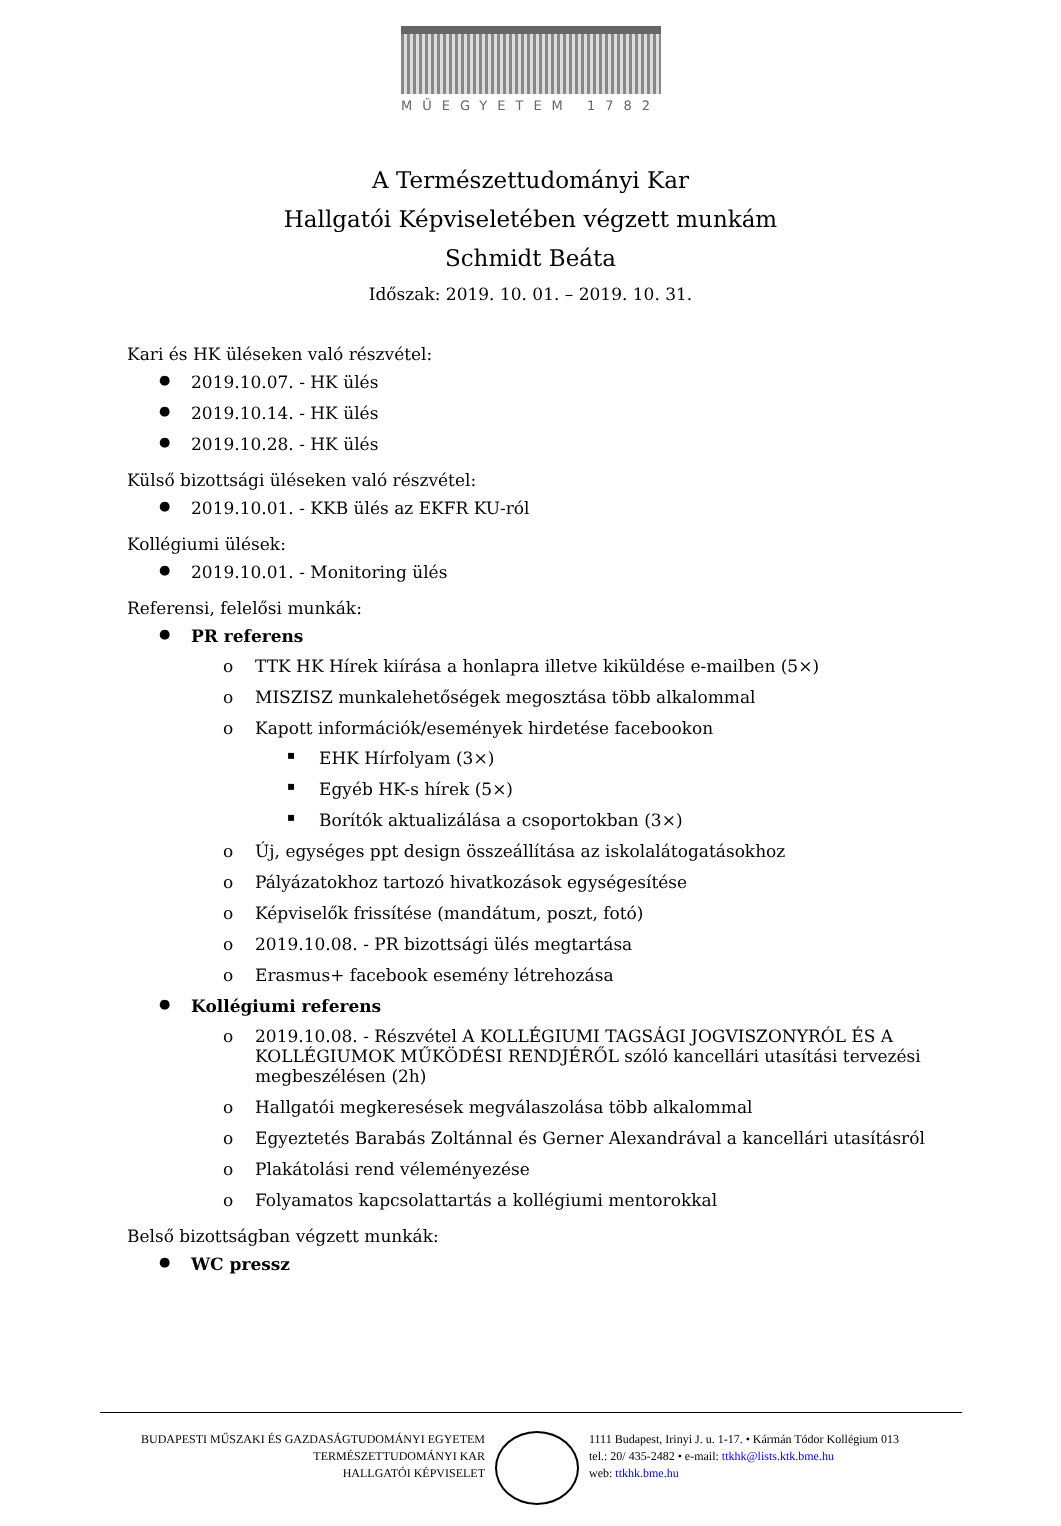MŰEGYETEM 1782
A Természettudományi Kar
Hallgatói Képviseletében végzett munkám
Schmidt Beáta
Időszak: 2019. 10. 01. – 2019. 10. 31.
Kari és HK üléseken való részvétel:
2019.10.07. - HK ülés
2019.10.14. - HK ülés
2019.10.28. - HK ülés
Külső bizottsági üléseken való részvétel:
2019.10.01. - KKB ülés az EKFR KU-ról
Kollégiumi ülések:
2019.10.01. - Monitoring ülés
Referensi, felelősi munkák:
PR referens
TTK HK Hírek kiírása a honlapra illetve kiküldése e-mailben (5×)
MISZISZ munkalehetőségek megosztása több alkalommal
Kapott információk/események hirdetése facebookon
EHK Hírfolyam (3×)
Egyéb HK-s hírek (5×)
Borítók aktualizálása a csoportokban (3×)
Új, egységes ppt design összeállítása az iskolalátogatásokhoz
Pályázatokhoz tartozó hivatkozások egységesítése
Képviselők frissítése (mandátum, poszt, fotó)
2019.10.08. - PR bizottsági ülés megtartása
Erasmus+ facebook esemény létrehozása
Kollégiumi referens
2019.10.08. - Részvétel A KOLLÉGIUMI TAGSÁGI JOGVISZONYRÓL ÉS A KOLLÉGIUMOK MŰKÖDÉSI RENDJÉRŐL szóló kancellári utasítási tervezési megbeszélésen (2h)
Hallgatói megkeresések megválaszolása több alkalommal
Egyeztetés Barabás Zoltánnal és Gerner Alexandrával a kancellári utasításról
Plakátolási rend véleményezése
Folyamatos kapcsolattartás a kollégiumi mentorokkal
Belső bizottságban végzett munkák:
WC pressz
BUDAPESTI MŰSZAKI ÉS GAZDASÁGTUDOMÁNYI EGYETEM
TERMÉSZETTUDOMÁNYI KAR
HALLGATÓI KÉPVISELET
1111 Budapest, Irinyi J. u. 1-17. • Kármán Tódor Kollégium 013
tel.: 20/ 435-2482 • e-mail: ttkhk@lists.ktk.bme.hu
web: ttkhk.bme.hu